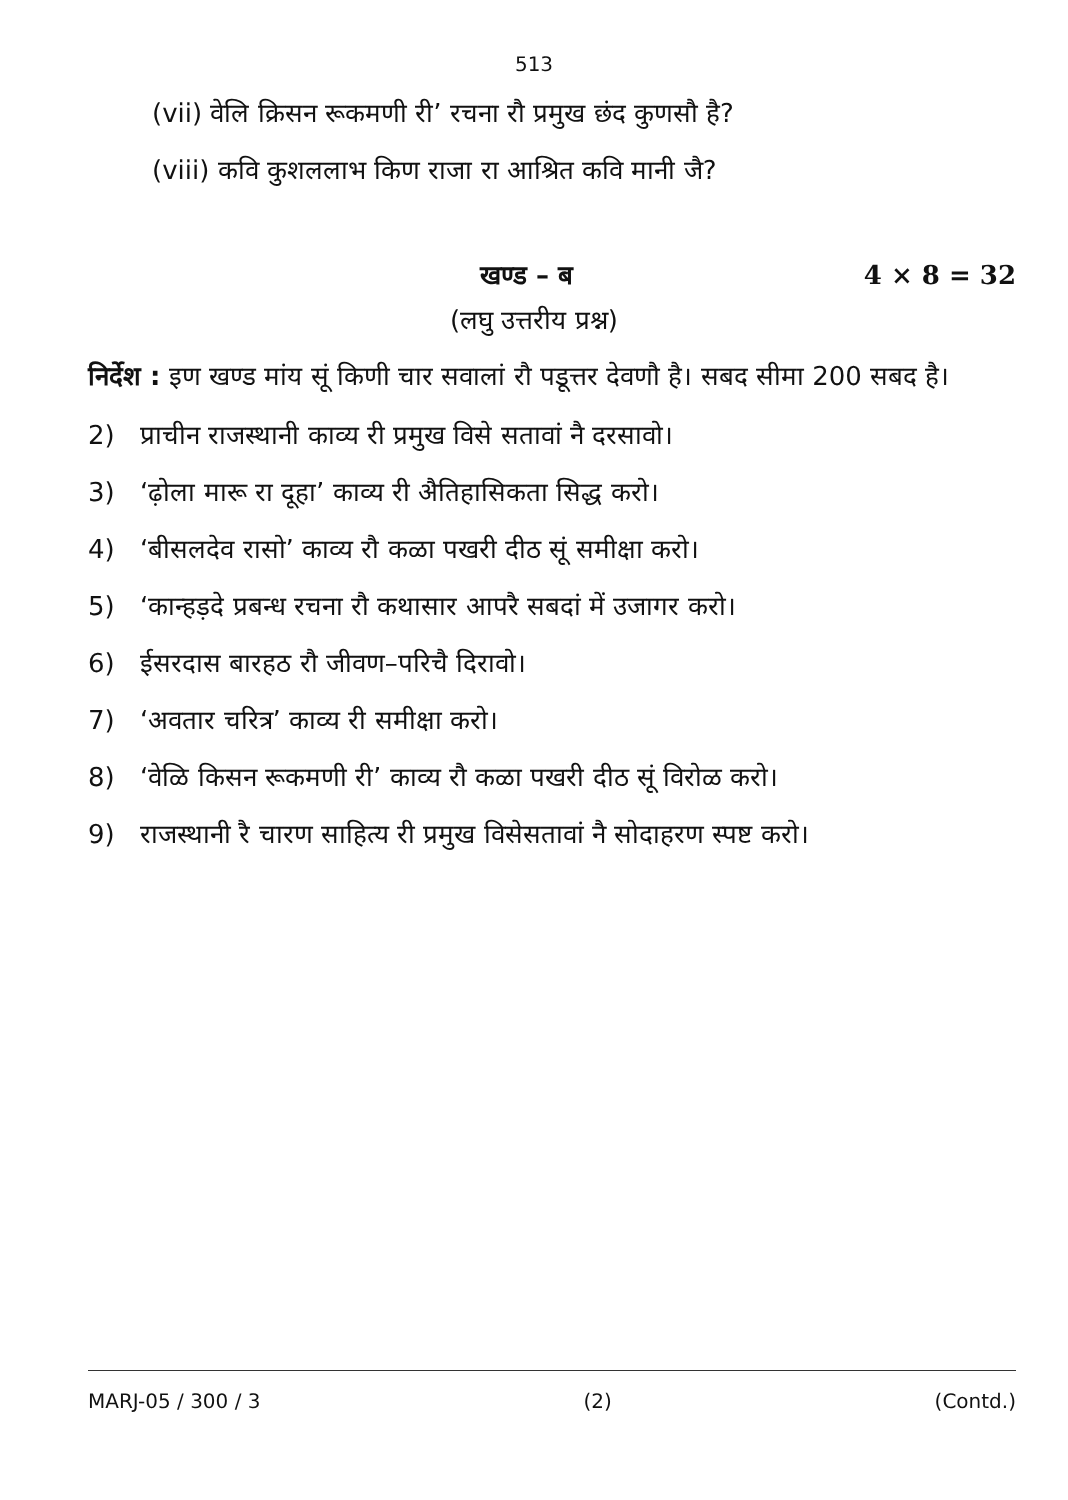513
(vii) वेलि क्रिसन रूकमणी री’ रचना रौ प्रमुख छंद कुणसौ है?
(viii) कवि कुशललाभ किण राजा रा आश्रित कवि मानी जै?
खण्ड – ब 4 × 8 = 32
(लघु उत्तरीय प्रश्न)
निर्देश : इण खण्ड मांय सूं किणी चार सवालां रौ पडूत्तर देवणौ है। सबद सीमा 200 सबद है।
2) प्राचीन राजस्थानी काव्य री प्रमुख विसे सतावां नै दरसावो।
3) ‘ढ़ोला मारू रा दूहा’ काव्य री अैतिहासिकता सिद्ध करो।
4) ‘बीसलदेव रासो’ काव्य रौ कळा पखरी दीठ सूं समीक्षा करो।
5) ‘कान्हड़दे प्रबन्ध रचना रौ कथासार आपरै सबदां में उजागर करो।
6) ईसरदास बारहठ रौ जीवण–परिचै दिरावो।
7) ‘अवतार चरित्र’ काव्य री समीक्षा करो।
8) ‘वेळि किसन रूकमणी री’ काव्य रौ कळा पखरी दीठ सूं विरोळ करो।
9) राजस्थानी रै चारण साहित्य री प्रमुख विसेसतावां नै सोदाहरण स्पष्ट करो।
MARJ-05 / 300 / 3 (2) (Contd.)